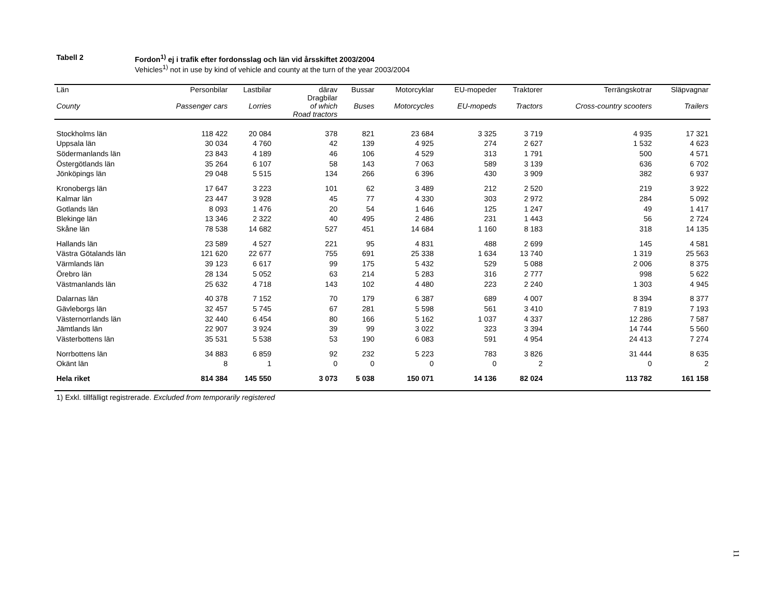Tabell 2 Fordon<sup>1)</sup> ej i trafik efter fordonsslag och län vid årsskiftet 2003/2004
Vehicles<sup>1)</sup> not in use by kind of vehicle and county at the turn of the year 2003/2004
| Län County | Personbilar Passenger cars | Lastbilar Lorries | därav Dragbilar of which Road tractors | Bussar Buses | Motorcyklar Motorcycles | EU-mopeder EU-mopeds | Traktorer Tractors | Terrängskotrar Cross-country scooters | Släpvagnar Trailers |
| --- | --- | --- | --- | --- | --- | --- | --- | --- | --- |
| Stockholms län | 118 422 | 20 084 | 378 | 821 | 23 684 | 3 325 | 3 719 | 4 935 | 17 321 |
| Uppsala län | 30 034 | 4 760 | 42 | 139 | 4 925 | 274 | 2 627 | 1 532 | 4 623 |
| Södermanlands län | 23 843 | 4 189 | 46 | 106 | 4 529 | 313 | 1 791 | 500 | 4 571 |
| Östergötlands län | 35 264 | 6 107 | 58 | 143 | 7 063 | 589 | 3 139 | 636 | 6 702 |
| Jönköpings län | 29 048 | 5 515 | 134 | 266 | 6 396 | 430 | 3 909 | 382 | 6 937 |
| Kronobergs län | 17 647 | 3 223 | 101 | 62 | 3 489 | 212 | 2 520 | 219 | 3 922 |
| Kalmar län | 23 447 | 3 928 | 45 | 77 | 4 330 | 303 | 2 972 | 284 | 5 092 |
| Gotlands län | 8 093 | 1 476 | 20 | 54 | 1 646 | 125 | 1 247 | 49 | 1 417 |
| Blekinge län | 13 346 | 2 322 | 40 | 495 | 2 486 | 231 | 1 443 | 56 | 2 724 |
| Skåne län | 78 538 | 14 682 | 527 | 451 | 14 684 | 1 160 | 8 183 | 318 | 14 135 |
| Hallands län | 23 589 | 4 527 | 221 | 95 | 4 831 | 488 | 2 699 | 145 | 4 581 |
| Västra Götalands län | 121 620 | 22 677 | 755 | 691 | 25 338 | 1 634 | 13 740 | 1 319 | 25 563 |
| Värmlands län | 39 123 | 6 617 | 99 | 175 | 5 432 | 529 | 5 088 | 2 006 | 8 375 |
| Örebro län | 28 134 | 5 052 | 63 | 214 | 5 283 | 316 | 2 777 | 998 | 5 622 |
| Västmanlands län | 25 632 | 4 718 | 143 | 102 | 4 480 | 223 | 2 240 | 1 303 | 4 945 |
| Dalarnas län | 40 378 | 7 152 | 70 | 179 | 6 387 | 689 | 4 007 | 8 394 | 8 377 |
| Gävleborgs län | 32 457 | 5 745 | 67 | 281 | 5 598 | 561 | 3 410 | 7 819 | 7 193 |
| Västernorrlands län | 32 440 | 6 454 | 80 | 166 | 5 162 | 1 037 | 4 337 | 12 286 | 7 587 |
| Jämtlands län | 22 907 | 3 924 | 39 | 99 | 3 022 | 323 | 3 394 | 14 744 | 5 560 |
| Västerbottens län | 35 531 | 5 538 | 53 | 190 | 6 083 | 591 | 4 954 | 24 413 | 7 274 |
| Norrbottens län | 34 883 | 6 859 | 92 | 232 | 5 223 | 783 | 3 826 | 31 444 | 8 635 |
| Okänt län | 8 | 1 | 0 | 0 | 0 | 0 | 2 | 0 | 2 |
| Hela riket | 814 384 | 145 550 | 3 073 | 5 038 | 150 071 | 14 136 | 82 024 | 113 782 | 161 158 |
1) Exkl. tillfälligt registrerade. Excluded from temporarily registered
11